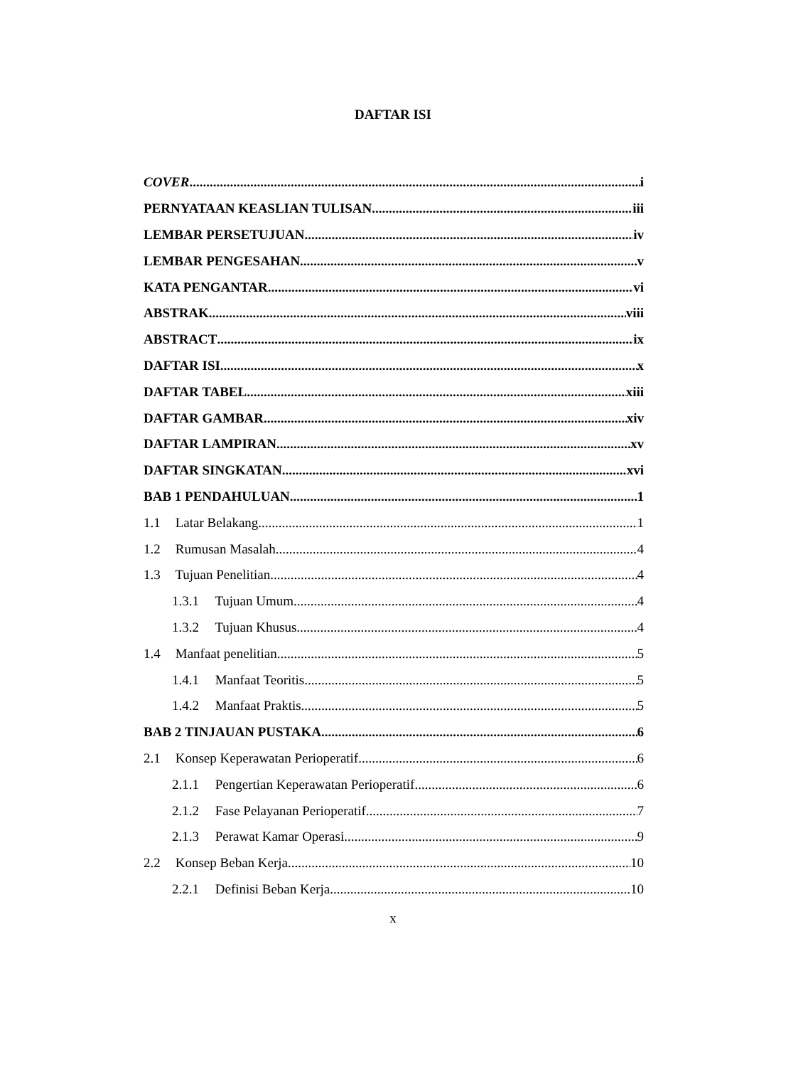DAFTAR ISI
COVER i
PERNYATAAN KEASLIAN TULISAN iii
LEMBAR PERSETUJUAN iv
LEMBAR PENGESAHAN v
KATA PENGANTAR vi
ABSTRAK viii
ABSTRACT ix
DAFTAR ISI x
DAFTAR TABEL xiii
DAFTAR GAMBAR xiv
DAFTAR LAMPIRAN xv
DAFTAR SINGKATAN xvi
BAB 1 PENDAHULUAN 1
1.1 Latar Belakang 1
1.2 Rumusan Masalah 4
1.3 Tujuan Penelitian 4
1.3.1 Tujuan Umum 4
1.3.2 Tujuan Khusus 4
1.4 Manfaat penelitian 5
1.4.1 Manfaat Teoritis 5
1.4.2 Manfaat Praktis 5
BAB 2 TINJAUAN PUSTAKA 6
2.1 Konsep Keperawatan Perioperatif 6
2.1.1 Pengertian Keperawatan Perioperatif 6
2.1.2 Fase Pelayanan Perioperatif 7
2.1.3 Perawat Kamar Operasi 9
2.2 Konsep Beban Kerja 10
2.2.1 Definisi Beban Kerja 10
x